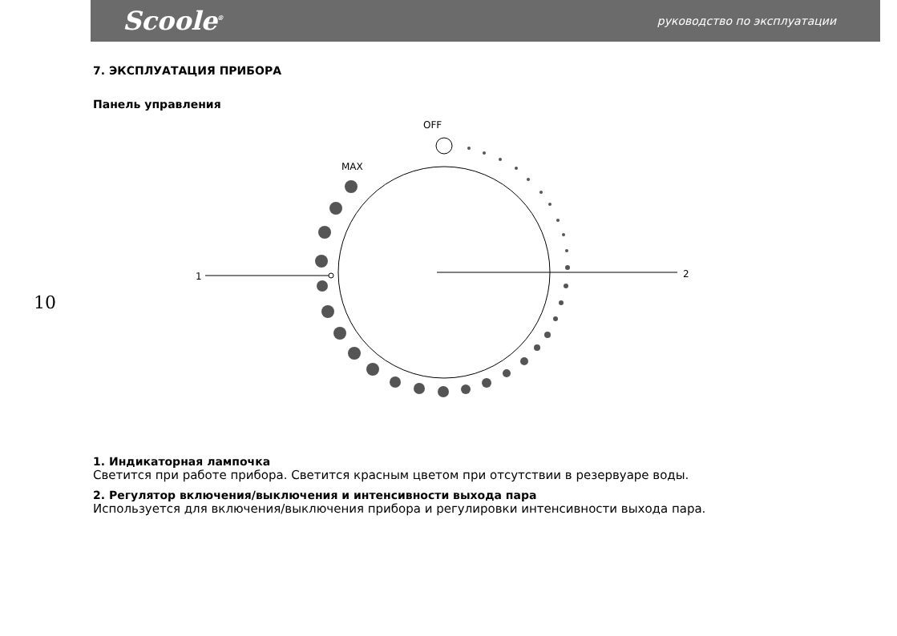Scoole<sup>®</sup> руководство по эксплуатации
7. ЭКСПЛУАТАЦИЯ ПРИБОРА
Панель управления
10
OFF
MAX
1
2
1. Индикаторная лампочка
Светится при работе прибора. Светится красным цветом при отсутствии в резервуаре воды.
2. Регулятор включения/выключения и интенсивности выхода пара
Используется для включения/выключения прибора и регулировки интенсивности выхода пара.